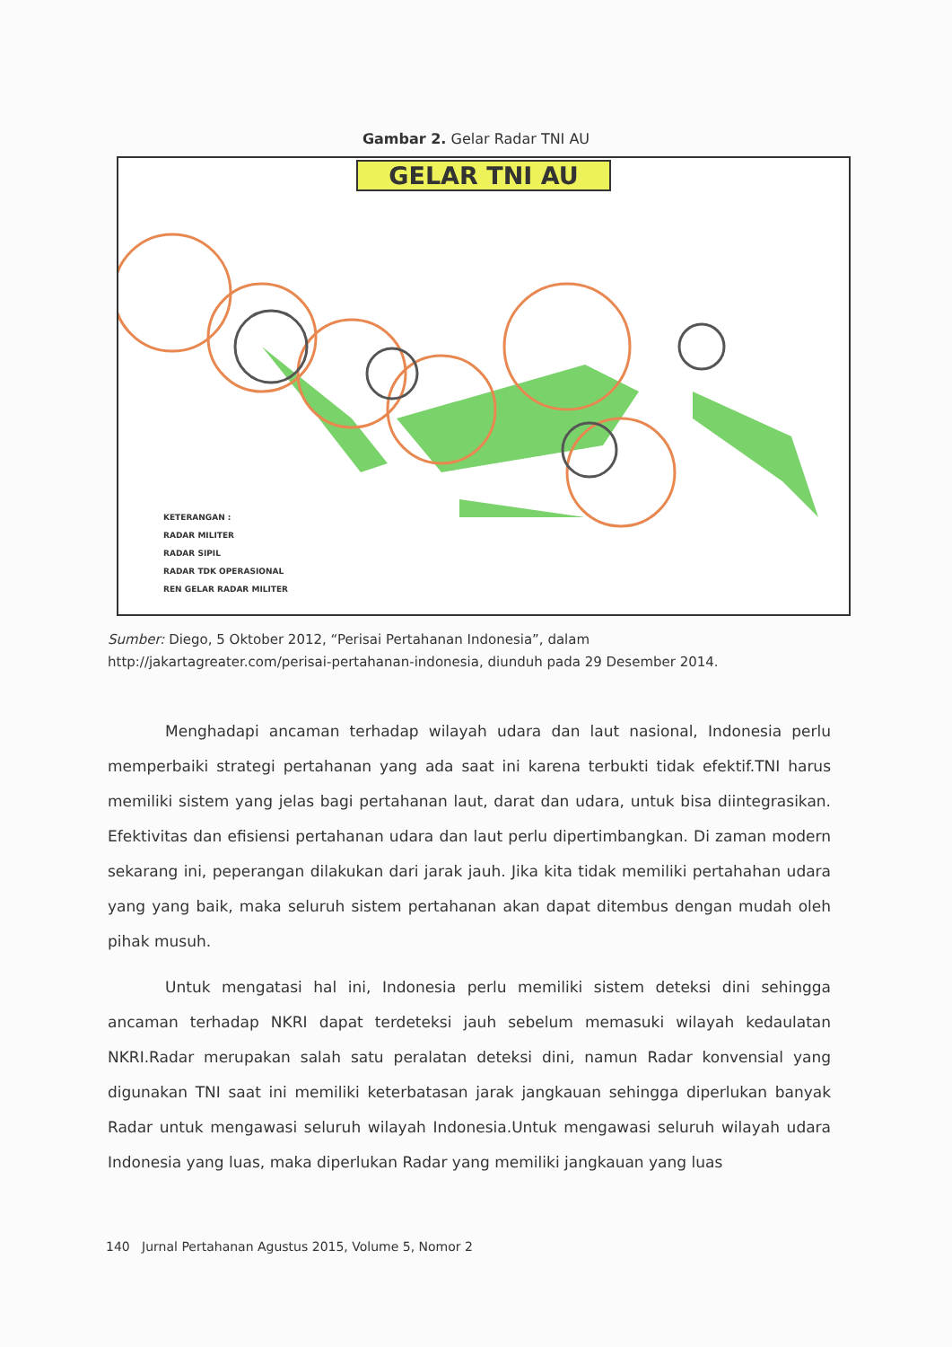Gambar 2. Gelar Radar TNI AU
GELAR TNI AU
KETERANGAN :
RADAR MILITER
RADAR SIPIL
RADAR TDK OPERASIONAL
REN GELAR RADAR MILITER
Sumber: Diego, 5 Oktober 2012, “Perisai Pertahanan Indonesia”, dalam http://jakartagreater.com/perisai-pertahanan-indonesia, diunduh pada 29 Desember 2014.
Menghadapi ancaman terhadap wilayah udara dan laut nasional, Indonesia perlu memperbaiki strategi pertahanan yang ada saat ini karena terbukti tidak efektif.TNI harus memiliki sistem yang jelas bagi pertahanan laut, darat dan udara, untuk bisa diintegrasikan. Efektivitas dan efisiensi pertahanan udara dan laut perlu dipertimbangkan. Di zaman modern sekarang ini, peperangan dilakukan dari jarak jauh. Jika kita tidak memiliki pertahahan udara yang yang baik, maka seluruh sistem pertahanan akan dapat ditembus dengan mudah oleh pihak musuh.
Untuk mengatasi hal ini, Indonesia perlu memiliki sistem deteksi dini sehingga ancaman terhadap NKRI dapat terdeteksi jauh sebelum memasuki wilayah kedaulatan NKRI.Radar merupakan salah satu peralatan deteksi dini, namun Radar konvensial yang digunakan TNI saat ini memiliki keterbatasan jarak jangkauan sehingga diperlukan banyak Radar untuk mengawasi seluruh wilayah Indonesia.Untuk mengawasi seluruh wilayah udara Indonesia yang luas, maka diperlukan Radar yang memiliki jangkauan yang luas
140 Jurnal Pertahanan Agustus 2015, Volume 5, Nomor 2